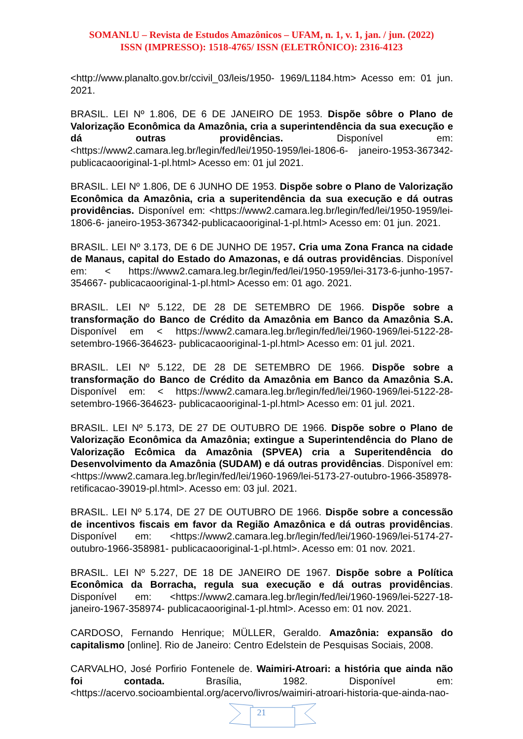SOMANLU – Revista de Estudos Amazônicos – UFAM, n. 1, v. 1, jan. / jun. (2022)
ISSN (IMPRESSO): 1518-4765/ ISSN (ELETRÔNICO): 2316-4123
<http://www.planalto.gov.br/ccivil_03/leis/1950- 1969/L1184.htm> Acesso em: 01 jun. 2021.
BRASIL. LEI Nº 1.806, DE 6 DE JANEIRO DE 1953. Dispõe sôbre o Plano de Valorização Econômica da Amazônia, cria a superintendência da sua execução e dá outras providências. Disponível em: <https://www2.camara.leg.br/legin/fed/lei/1950-1959/lei-1806-6- janeiro-1953-367342-publicacaooriginal-1-pl.html> Acesso em: 01 jul 2021.
BRASIL. LEI Nº 1.806, DE 6 JUNHO DE 1953. Dispõe sobre o Plano de Valorização Econômica da Amazônia, cria a superitendência da sua execução e dá outras providências. Disponível em: <https://www2.camara.leg.br/legin/fed/lei/1950-1959/lei-1806-6- janeiro-1953-367342-publicacaooriginal-1-pl.html> Acesso em: 01 jun. 2021.
BRASIL. LEI Nº 3.173, DE 6 DE JUNHO DE 1957. Cria uma Zona Franca na cidade de Manaus, capital do Estado do Amazonas, e dá outras providências. Disponível em: < https://www2.camara.leg.br/legin/fed/lei/1950-1959/lei-3173-6-junho-1957-354667- publicacaooriginal-1-pl.html> Acesso em: 01 ago. 2021.
BRASIL. LEI Nº 5.122, DE 28 DE SETEMBRO DE 1966. Dispõe sobre a transformação do Banco de Crédito da Amazônia em Banco da Amazônia S.A. Disponível em < https://www2.camara.leg.br/legin/fed/lei/1960-1969/lei-5122-28-setembro-1966-364623- publicacaooriginal-1-pl.html> Acesso em: 01 jul. 2021.
BRASIL. LEI Nº 5.122, DE 28 DE SETEMBRO DE 1966. Dispõe sobre a transformação do Banco de Crédito da Amazônia em Banco da Amazônia S.A. Disponível em: < https://www2.camara.leg.br/legin/fed/lei/1960-1969/lei-5122-28-setembro-1966-364623- publicacaooriginal-1-pl.html> Acesso em: 01 jul. 2021.
BRASIL. LEI Nº 5.173, DE 27 DE OUTUBRO DE 1966. Dispõe sobre o Plano de Valorização Econômica da Amazônia; extingue a Superintendência do Plano de Valorização Ecômica da Amazônia (SPVEA) cria a Superitendência do Desenvolvimento da Amazônia (SUDAM) e dá outras providências. Disponível em: <https://www2.camara.leg.br/legin/fed/lei/1960-1969/lei-5173-27-outubro-1966-358978-retificacao-39019-pl.html>. Acesso em: 03 jul. 2021.
BRASIL. LEI Nº 5.174, DE 27 DE OUTUBRO DE 1966. Dispõe sobre a concessão de incentivos fiscais em favor da Região Amazônica e dá outras providências. Disponível em: <https://www2.camara.leg.br/legin/fed/lei/1960-1969/lei-5174-27-outubro-1966-358981- publicacaooriginal-1-pl.html>. Acesso em: 01 nov. 2021.
BRASIL. LEI Nº 5.227, DE 18 DE JANEIRO DE 1967. Dispõe sobre a Política Econômica da Borracha, regula sua execução e dá outras providências. Disponível em: <https://www2.camara.leg.br/legin/fed/lei/1960-1969/lei-5227-18-janeiro-1967-358974- publicacaooriginal-1-pl.html>. Acesso em: 01 nov. 2021.
CARDOSO, Fernando Henrique; MÜLLER, Geraldo. Amazônia: expansão do capitalismo [online]. Rio de Janeiro: Centro Edelstein de Pesquisas Sociais, 2008.
CARVALHO, José Porfirio Fontenele de. Waimiri-Atroari: a história que ainda não foi contada. Brasília, 1982. Disponível em: <https://acervo.socioambiental.org/acervo/livros/waimiri-atroari-historia-que-ainda-nao-
21